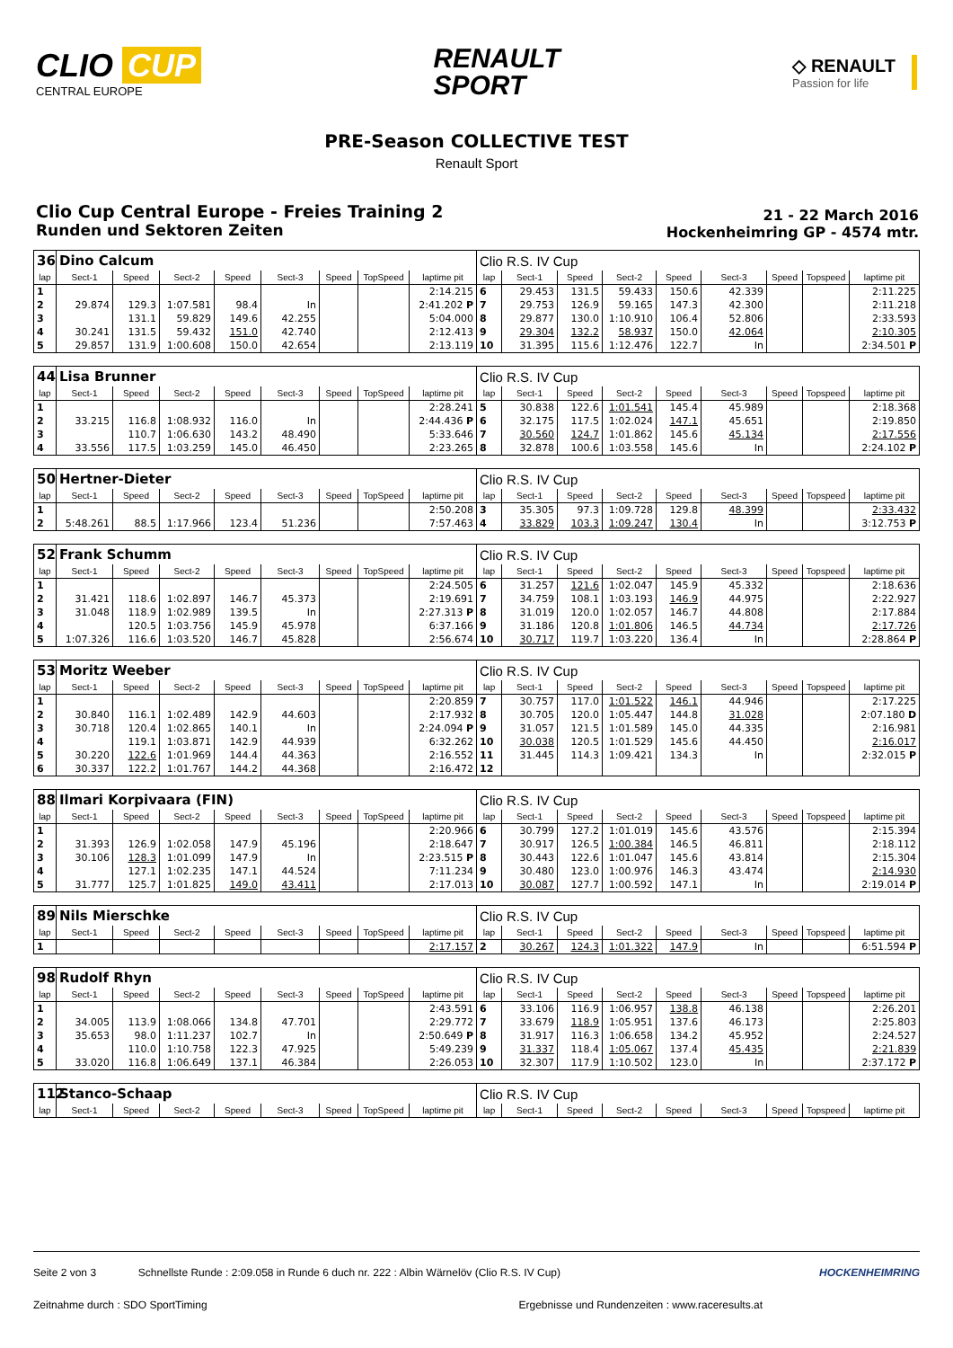CLIO CUP
CENTRAL EUROPE
RENAULT
SPORT
◇ RENAULT
Passion for life
PRE-Season COLLECTIVE TEST
Renault Sport
Clio Cup Central Europe - Freies Training 2
Runden und Sektoren Zeiten
21 - 22 March 2016
Hockenheimring GP - 4574 mtr.
| 36 | Dino Calcum | | | | | | | | Clio R.S. IV Cup | | | | | | | | |
| lap | Sect-1 | Speed | Sect-2 | Speed | Sect-3 | Speed | TopSpeed | laptime pit | lap | Sect-1 | Speed | Sect-2 | Speed | Sect-3 | Speed | Topspeed | laptime pit |
| 1 | | | | | | | | 2:14.215 | 6 | 29.453 | 131.5 | 59.433 | 150.6 | 42.339 | | | 2:11.225 |
| 2 | 29.874 | 129.3 | 1:07.581 | 98.4 | In | | | 2:41.202 P | 7 | 29.753 | 126.9 | 59.165 | 147.3 | 42.300 | | | 2:11.218 |
| 3 | | 131.1 | 59.829 | 149.6 | 42.255 | | | 5:04.000 | 8 | 29.877 | 130.0 | 1:10.910 | 106.4 | 52.806 | | | 2:33.593 |
| 4 | 30.241 | 131.5 | 59.432 | 151.0 | 42.740 | | | 2:12.413 | 9 | 29.304 | 132.2 | 58.937 | 150.0 | 42.064 | | | 2:10.305 |
| 5 | 29.857 | 131.9 | 1:00.608 | 150.0 | 42.654 | | | 2:13.119 | 10 | 31.395 | 115.6 | 1:12.476 | 122.7 | In | | | 2:34.501 P |
| 44 | Lisa Brunner | | | | | | | | Clio R.S. IV Cup | | | | | | | | |
| lap | Sect-1 | Speed | Sect-2 | Speed | Sect-3 | Speed | TopSpeed | laptime pit | lap | Sect-1 | Speed | Sect-2 | Speed | Sect-3 | Speed | Topspeed | laptime pit |
| 1 | | | | | | | | 2:28.241 | 5 | 30.838 | 122.6 | 1:01.541 | 145.4 | 45.989 | | | 2:18.368 |
| 2 | 33.215 | 116.8 | 1:08.932 | 116.0 | In | | | 2:44.436 P | 6 | 32.175 | 117.5 | 1:02.024 | 147.1 | 45.651 | | | 2:19.850 |
| 3 | | 110.7 | 1:06.630 | 143.2 | 48.490 | | | 5:33.646 | 7 | 30.560 | 124.7 | 1:01.862 | 145.6 | 45.134 | | | 2:17.556 |
| 4 | 33.556 | 117.5 | 1:03.259 | 145.0 | 46.450 | | | 2:23.265 | 8 | 32.878 | 100.6 | 1:03.558 | 145.6 | In | | | 2:24.102 P |
| 50 | Hertner-Dieter | | | | | | | | Clio R.S. IV Cup | | | | | | | | |
| lap | Sect-1 | Speed | Sect-2 | Speed | Sect-3 | Speed | TopSpeed | laptime pit | lap | Sect-1 | Speed | Sect-2 | Speed | Sect-3 | Speed | Topspeed | laptime pit |
| 1 | | | | | | | | 2:50.208 | 3 | 35.305 | 97.3 | 1:09.728 | 129.8 | 48.399 | | | 2:33.432 |
| 2 | 5:48.261 | 88.5 | 1:17.966 | 123.4 | 51.236 | | | 7:57.463 | 4 | 33.829 | 103.3 | 1:09.247 | 130.4 | In | | | 3:12.753 P |
| 52 | Frank Schumm | | | | | | | | Clio R.S. IV Cup | | | | | | | | |
| lap | Sect-1 | Speed | Sect-2 | Speed | Sect-3 | Speed | TopSpeed | laptime pit | lap | Sect-1 | Speed | Sect-2 | Speed | Sect-3 | Speed | Topspeed | laptime pit |
| 1 | | | | | | | | 2:24.505 | 6 | 31.257 | 121.6 | 1:02.047 | 145.9 | 45.332 | | | 2:18.636 |
| 2 | 31.421 | 118.6 | 1:02.897 | 146.7 | 45.373 | | | 2:19.691 | 7 | 34.759 | 108.1 | 1:03.193 | 146.9 | 44.975 | | | 2:22.927 |
| 3 | 31.048 | 118.9 | 1:02.989 | 139.5 | In | | | 2:27.313 P | 8 | 31.019 | 120.0 | 1:02.057 | 146.7 | 44.808 | | | 2:17.884 |
| 4 | | 120.5 | 1:03.756 | 145.9 | 45.978 | | | 6:37.166 | 9 | 31.186 | 120.8 | 1:01.806 | 146.5 | 44.734 | | | 2:17.726 |
| 5 | 1:07.326 | 116.6 | 1:03.520 | 146.7 | 45.828 | | | 2:56.674 | 10 | 30.717 | 119.7 | 1:03.220 | 136.4 | In | | | 2:28.864 P |
| 53 | Moritz Weeber | | | | | | | | Clio R.S. IV Cup | | | | | | | | |
| lap | Sect-1 | Speed | Sect-2 | Speed | Sect-3 | Speed | TopSpeed | laptime pit | lap | Sect-1 | Speed | Sect-2 | Speed | Sect-3 | Speed | Topspeed | laptime pit |
| 1 | | | | | | | | 2:20.859 | 7 | 30.757 | 117.0 | 1:01.522 | 146.1 | 44.946 | | | 2:17.225 |
| 2 | 30.840 | 116.1 | 1:02.489 | 142.9 | 44.603 | | | 2:17.932 | 8 | 30.705 | 120.0 | 1:05.447 | 144.8 | 31.028 | | | 2:07.180 D |
| 3 | 30.718 | 120.4 | 1:02.865 | 140.1 | In | | | 2:24.094 P | 9 | 31.057 | 121.5 | 1:01.589 | 145.0 | 44.335 | | | 2:16.981 |
| 4 | | 119.1 | 1:03.871 | 142.9 | 44.939 | | | 6:32.262 | 10 | 30.038 | 120.5 | 1:01.529 | 145.6 | 44.450 | | | 2:16.017 |
| 5 | 30.220 | 122.6 | 1:01.969 | 144.4 | 44.363 | | | 2:16.552 | 11 | 31.445 | 114.3 | 1:09.421 | 134.3 | In | | | 2:32.015 P |
| 6 | 30.337 | 122.2 | 1:01.767 | 144.2 | 44.368 | | | 2:16.472 | 12 | | | | | | | | |
| 88 | Ilmari Korpivaara (FIN) | | | | | | | | Clio R.S. IV Cup | | | | | | | | |
| lap | Sect-1 | Speed | Sect-2 | Speed | Sect-3 | Speed | TopSpeed | laptime pit | lap | Sect-1 | Speed | Sect-2 | Speed | Sect-3 | Speed | Topspeed | laptime pit |
| 1 | | | | | | | | 2:20.966 | 6 | 30.799 | 127.2 | 1:01.019 | 145.6 | 43.576 | | | 2:15.394 |
| 2 | 31.393 | 126.9 | 1:02.058 | 147.9 | 45.196 | | | 2:18.647 | 7 | 30.917 | 126.5 | 1:00.384 | 146.5 | 46.811 | | | 2:18.112 |
| 3 | 30.106 | 128.3 | 1:01.099 | 147.9 | In | | | 2:23.515 P | 8 | 30.443 | 122.6 | 1:01.047 | 145.6 | 43.814 | | | 2:15.304 |
| 4 | | 127.1 | 1:02.235 | 147.1 | 44.524 | | | 7:11.234 | 9 | 30.480 | 123.0 | 1:00.976 | 146.3 | 43.474 | | | 2:14.930 |
| 5 | 31.777 | 125.7 | 1:01.825 | 149.0 | 43.411 | | | 2:17.013 | 10 | 30.087 | 127.7 | 1:00.592 | 147.1 | In | | | 2:19.014 P |
| 89 | Nils Mierschke | | | | | | | | Clio R.S. IV Cup | | | | | | | | |
| lap | Sect-1 | Speed | Sect-2 | Speed | Sect-3 | Speed | TopSpeed | laptime pit | lap | Sect-1 | Speed | Sect-2 | Speed | Sect-3 | Speed | Topspeed | laptime pit |
| 1 | | | | | | | | 2:17.157 | 2 | 30.267 | 124.3 | 1:01.322 | 147.9 | In | | | 6:51.594 P |
| 98 | Rudolf Rhyn | | | | | | | | Clio R.S. IV Cup | | | | | | | | |
| lap | Sect-1 | Speed | Sect-2 | Speed | Sect-3 | Speed | TopSpeed | laptime pit | lap | Sect-1 | Speed | Sect-2 | Speed | Sect-3 | Speed | Topspeed | laptime pit |
| 1 | | | | | | | | 2:43.591 | 6 | 33.106 | 116.9 | 1:06.957 | 138.8 | 46.138 | | | 2:26.201 |
| 2 | 34.005 | 113.9 | 1:08.066 | 134.8 | 47.701 | | | 2:29.772 | 7 | 33.679 | 118.9 | 1:05.951 | 137.6 | 46.173 | | | 2:25.803 |
| 3 | 35.653 | 98.0 | 1:11.237 | 102.7 | In | | | 2:50.649 P | 8 | 31.917 | 116.3 | 1:06.658 | 134.2 | 45.952 | | | 2:24.527 |
| 4 | | 110.0 | 1:10.758 | 122.3 | 47.925 | | | 5:49.239 | 9 | 31.337 | 118.4 | 1:05.067 | 137.4 | 45.435 | | | 2:21.839 |
| 5 | 33.020 | 116.8 | 1:06.649 | 137.1 | 46.384 | | | 2:26.053 | 10 | 32.307 | 117.9 | 1:10.502 | 123.0 | In | | | 2:37.172 P |
| 112 | Stanco-Schaap | | | | | | | | Clio R.S. IV Cup | | | | | | | | |
| lap | Sect-1 | Speed | Sect-2 | Speed | Sect-3 | Speed | TopSpeed | laptime pit | lap | Sect-1 | Speed | Sect-2 | Speed | Sect-3 | Speed | Topspeed | laptime pit |
Seite 2 von 3 Schnellste Runde : 2:09.058 in Runde 6 duch nr. 222 : Albin Wärnelöv (Clio R.S. IV Cup) HOCKENHEIMRING
Zeitnahme durch : SDO SportTiming Ergebnisse und Rundenzeiten : www.raceresults.at